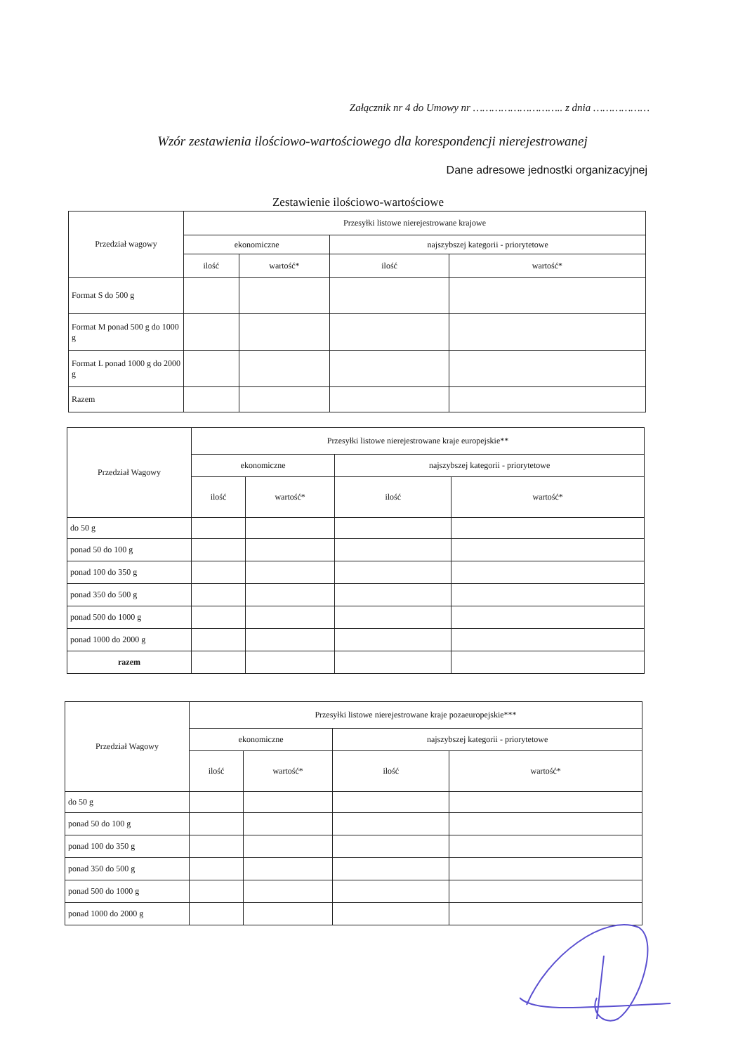Załącznik nr 4 do Umowy nr ……………………….. z dnia ………………
Wzór zestawienia ilościowo-wartościowego dla korespondencji nierejestrowanej
Dane adresowe jednostki organizacyjnej
Zestawienie ilościowo-wartościowe
| Przedział wagowy | Przesyłki listowe nierejestrowane krajowe | | | |
| --- | --- | --- | --- | --- |
| | ekonomiczne | | najszybszej kategorii - priorytetowe | |
| | ilość | wartość* | ilość | wartość* |
| Format S do 500 g | | | | |
| Format M ponad 500 g do 1000 g | | | | |
| Format L ponad 1000 g do 2000 g | | | | |
| Razem | | | | |
| Przedział Wagowy | Przesyłki listowe nierejestrowane kraje europejskie** | | | |
| --- | --- | --- | --- | --- |
| | ekonomiczne | | najszybszej kategorii - priorytetowe | |
| | ilość | wartość* | ilość | wartość* |
| do 50 g | | | | |
| ponad 50 do 100 g | | | | |
| ponad 100 do 350 g | | | | |
| ponad 350 do 500 g | | | | |
| ponad 500 do 1000 g | | | | |
| ponad 1000 do 2000 g | | | | |
| razem | | | | |
| Przedział Wagowy | Przesyłki listowe nierejestrowane kraje pozaeuropejskie*** | | | |
| --- | --- | --- | --- | --- |
| | ekonomiczne | | najszybszej kategorii - priorytetowe | |
| | ilość | wartość* | ilość | wartość* |
| do 50 g | | | | |
| ponad 50 do 100 g | | | | |
| ponad 100 do 350 g | | | | |
| ponad 350 do 500 g | | | | |
| ponad 500 do 1000 g | | | | |
| ponad 1000 do 2000 g | | | | |